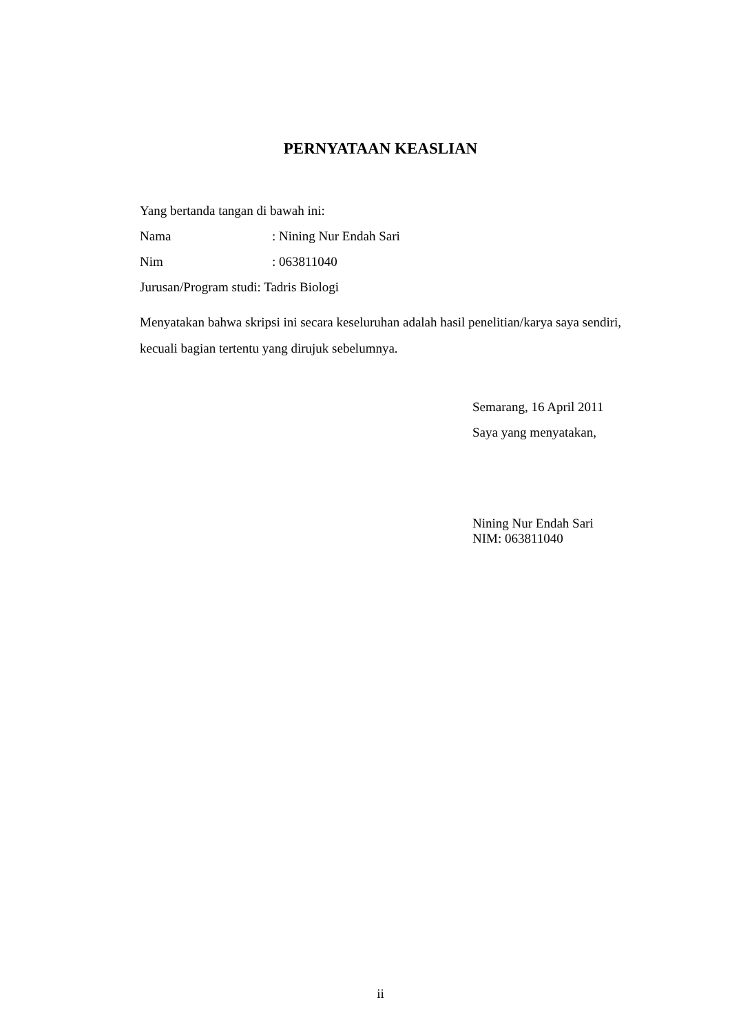PERNYATAAN KEASLIAN
Yang bertanda tangan di bawah ini:
Nama: Nining Nur Endah Sari
Nim: 063811040
Jurusan/Program studi: Tadris Biologi
Menyatakan bahwa skripsi ini secara keseluruhan adalah hasil penelitian/karya saya sendiri, kecuali bagian tertentu yang dirujuk sebelumnya.
Semarang, 16 April 2011
Saya yang menyatakan,
Nining Nur Endah Sari
NIM: 063811040
ii